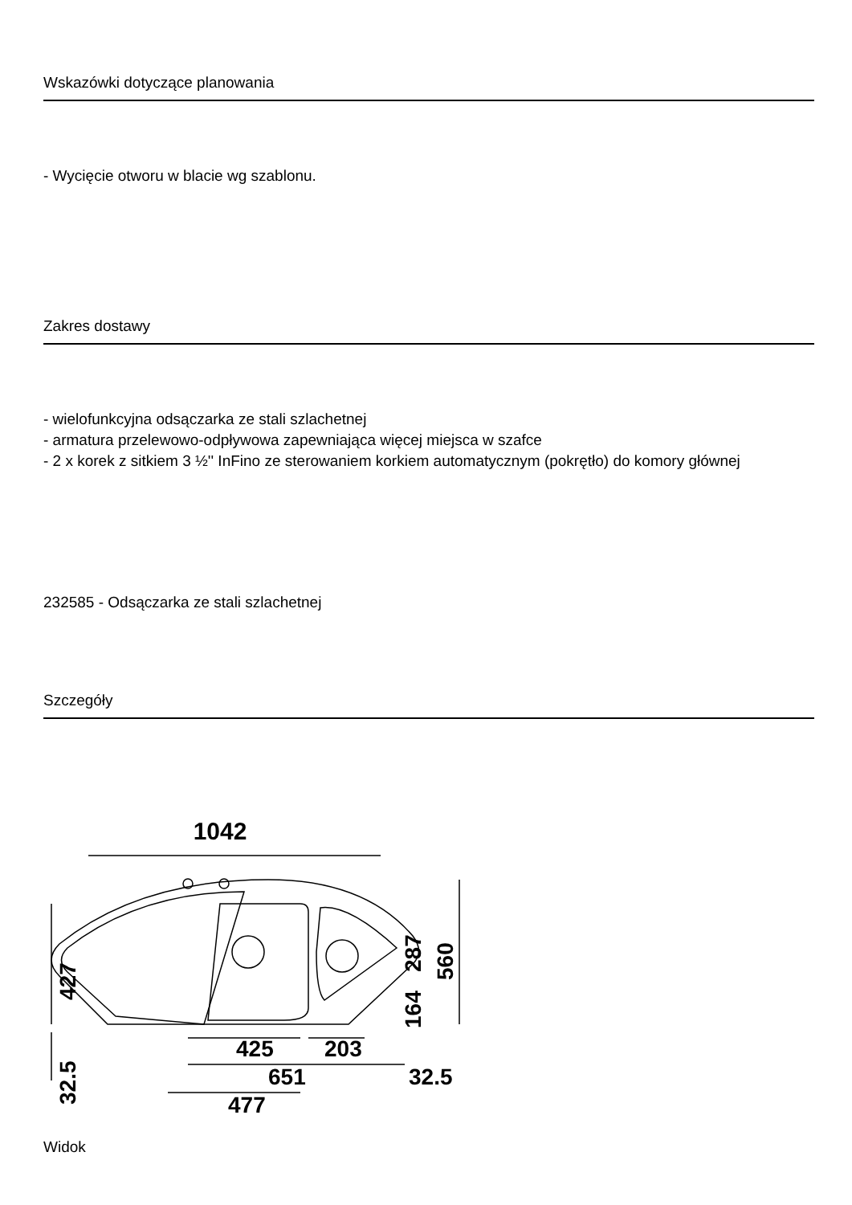Wskazówki dotyczące planowania
- Wycięcie otworu w blacie wg szablonu.
Zakres dostawy
- wielofunkcyjna odsączarka ze stali szlachetnej
- armatura przelewowo-odpływowa zapewniająca więcej miejsca w szafce
- 2 x korek z sitkiem 3 ½'' InFino ze sterowaniem korkiem automatycznym (pokrętło) do komory głównej
232585 - Odsączarka ze stali szlachetnej
Szczegóły
1042
425
203
651
477
32.5
427
32.5
287
560
164
Widok